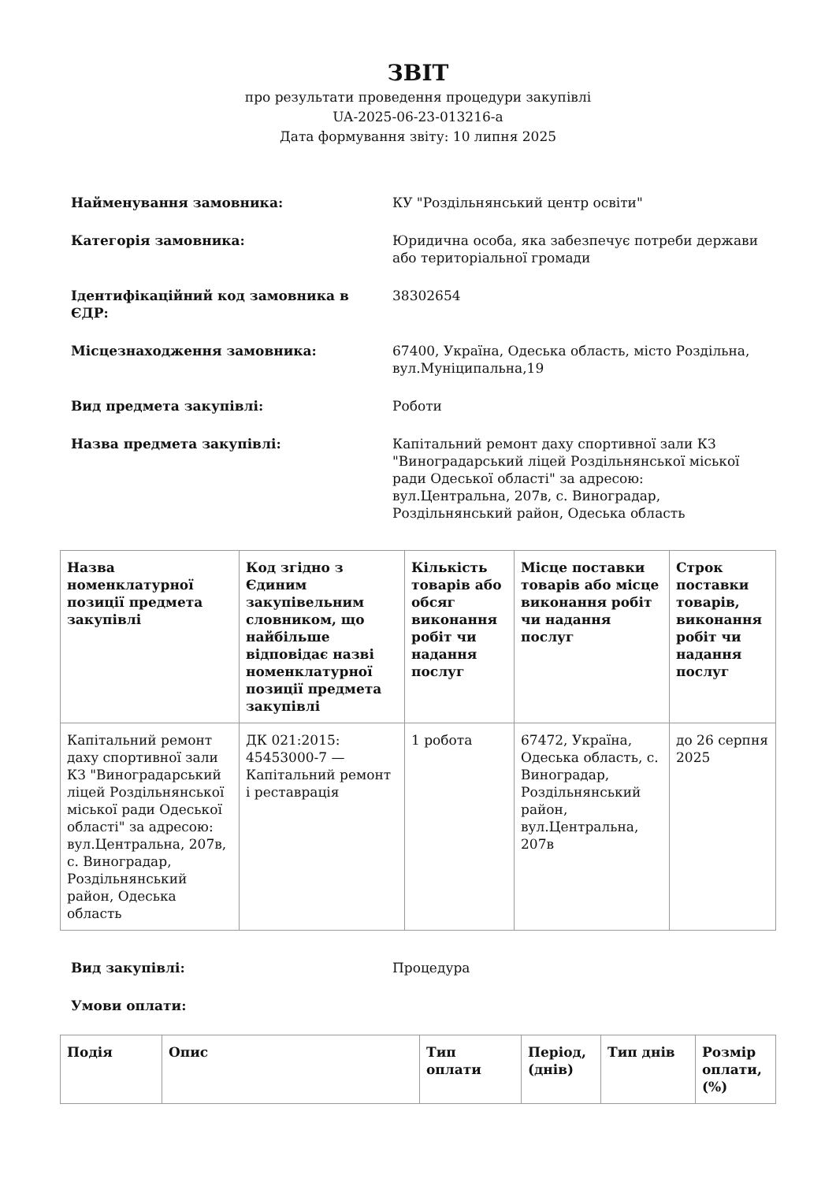ЗВІТ
про результати проведення процедури закупівлі
UA-2025-06-23-013216-a
Дата формування звіту: 10 липня 2025
| Найменування замовника: | КУ "Роздільнянський центр освіти" |
| Категорія замовника: | Юридична особа, яка забезпечує потреби держави або територіальної громади |
| Ідентифікаційний код замовника в ЄДР: | 38302654 |
| Місцезнаходження замовника: | 67400, Україна, Одеська область, місто Роздільна, вул.Муніципальна,19 |
| Вид предмета закупівлі: | Роботи |
| Назва предмета закупівлі: | Капітальний ремонт даху спортивної зали КЗ "Виноградарський ліцей Роздільнянської міської ради Одеської області" за адресою: вул.Центральна, 207в, с. Виноградар, Роздільнянський район, Одеська область |
| Назва номенклатурної позиції предмета закупівлі | Код згідно з Єдиним закупівельним словником, що найбільше відповідає назві номенклатурної позиції предмета закупівлі | Кількість товарів або обсяг виконання робіт чи надання послуг | Місце поставки товарів або місце виконання робіт чи надання послуг | Строк поставки товарів, виконання робіт чи надання послуг |
| --- | --- | --- | --- | --- |
| Капітальний ремонт даху спортивної зали КЗ "Виноградарський ліцей Роздільнянської міської ради Одеської області" за адресою: вул.Центральна, 207в, с. Виноградар, Роздільнянський район, Одеська область | ДК 021:2015: 45453000-7 — Капітальний ремонт і реставрація | 1 робота | 67472, Україна, Одеська область, с. Виноградар, Роздільнянський район, вул.Центральна, 207в | до 26 серпня 2025 |
| Вид закупівлі: | Процедура |
| Умови оплати: | |
| Подія | Опис | Тип оплати | Період, (днів) | Тип днів | Розмір оплати, (%) |
| --- | --- | --- | --- | --- | --- |